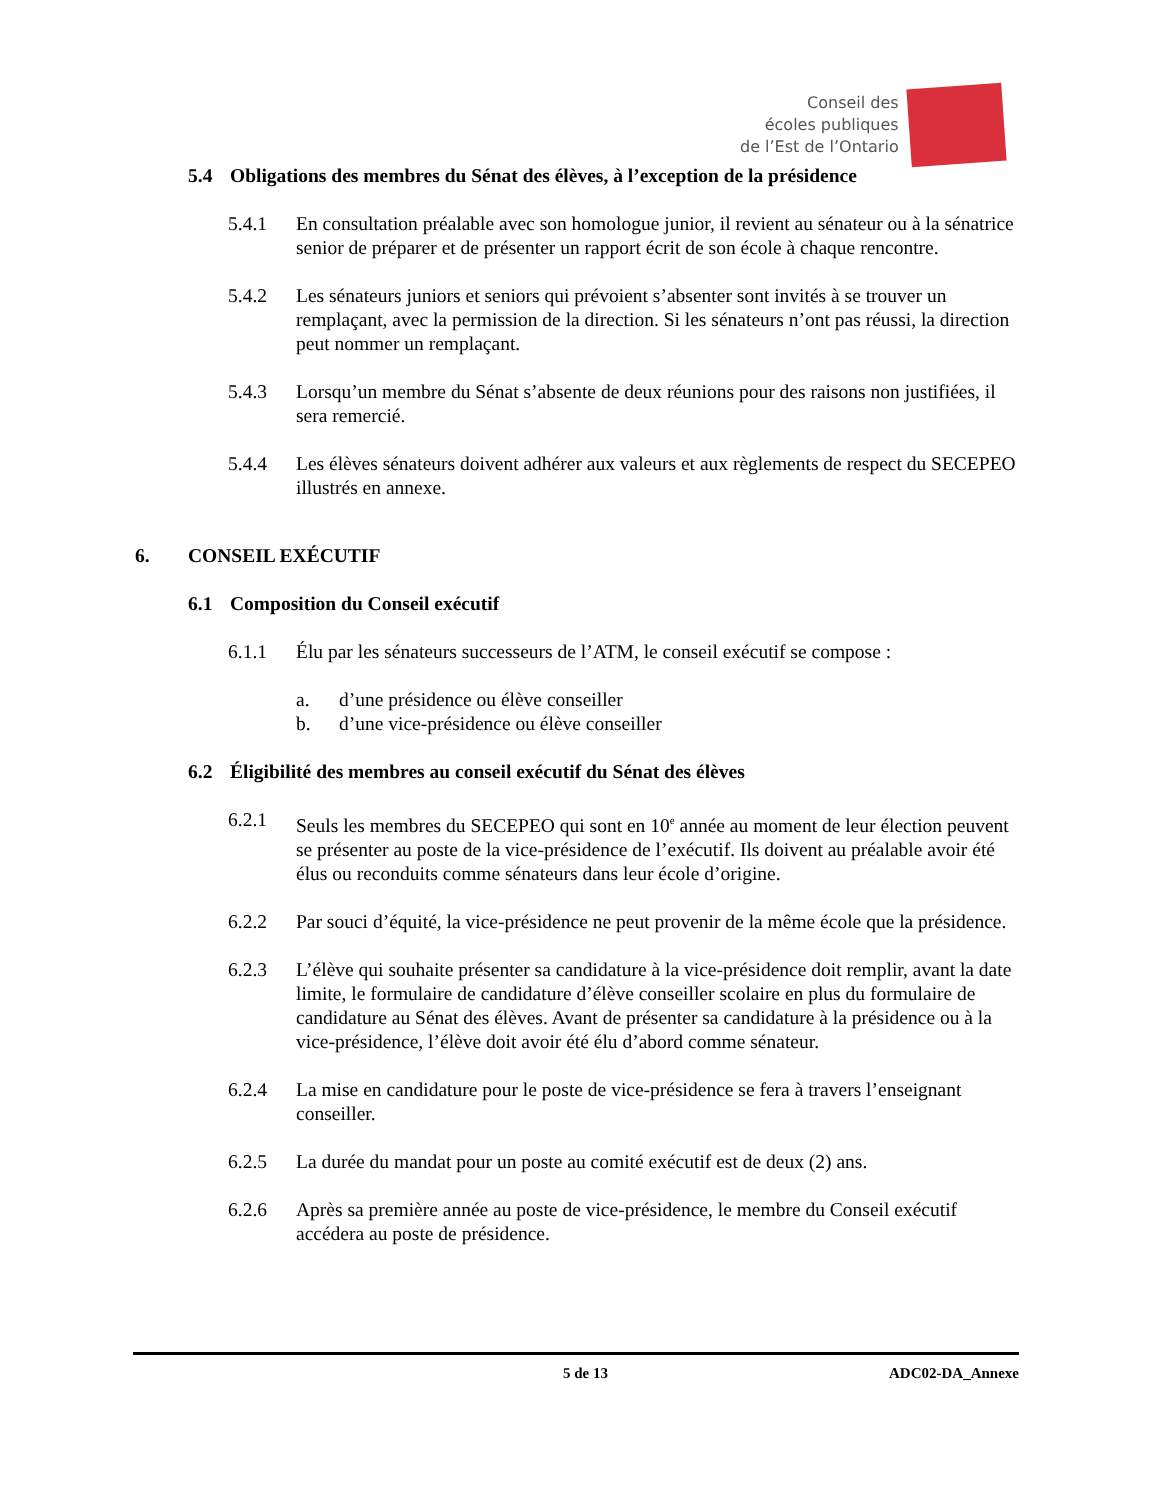Conseil des
écoles publiques
de l’Est de l’Ontario
5.4 Obligations des membres du Sénat des élèves, à l’exception de la présidence
5.4.1 En consultation préalable avec son homologue junior, il revient au sénateur ou à la sénatrice senior de préparer et de présenter un rapport écrit de son école à chaque rencontre.
5.4.2 Les sénateurs juniors et seniors qui prévoient s’absenter sont invités à se trouver un remplaçant, avec la permission de la direction. Si les sénateurs n’ont pas réussi, la direction peut nommer un remplaçant.
5.4.3 Lorsqu’un membre du Sénat s’absente de deux réunions pour des raisons non justifiées, il sera remercié.
5.4.4 Les élèves sénateurs doivent adhérer aux valeurs et aux règlements de respect du SECEPEO illustrés en annexe.
6. CONSEIL EXÉCUTIF
6.1 Composition du Conseil exécutif
6.1.1 Élu par les sénateurs successeurs de l’ATM, le conseil exécutif se compose :
a. d’une présidence ou élève conseiller
b. d’une vice-présidence ou élève conseiller
6.2 Éligibilité des membres au conseil exécutif du Sénat des élèves
6.2.1 Seuls les membres du SECEPEO qui sont en 10<sup>e</sup> année au moment de leur élection peuvent se présenter au poste de la vice-présidence de l’exécutif. Ils doivent au préalable avoir été élus ou reconduits comme sénateurs dans leur école d’origine.
6.2.2 Par souci d’équité, la vice-présidence ne peut provenir de la même école que la présidence.
6.2.3 L’élève qui souhaite présenter sa candidature à la vice-présidence doit remplir, avant la date limite, le formulaire de candidature d’élève conseiller scolaire en plus du formulaire de candidature au Sénat des élèves. Avant de présenter sa candidature à la présidence ou à la vice-présidence, l’élève doit avoir été élu d’abord comme sénateur.
6.2.4 La mise en candidature pour le poste de vice-présidence se fera à travers l’enseignant conseiller.
6.2.5 La durée du mandat pour un poste au comité exécutif est de deux (2) ans.
6.2.6 Après sa première année au poste de vice-présidence, le membre du Conseil exécutif accédera au poste de présidence.
5 de 13 ADC02-DA_Annexe